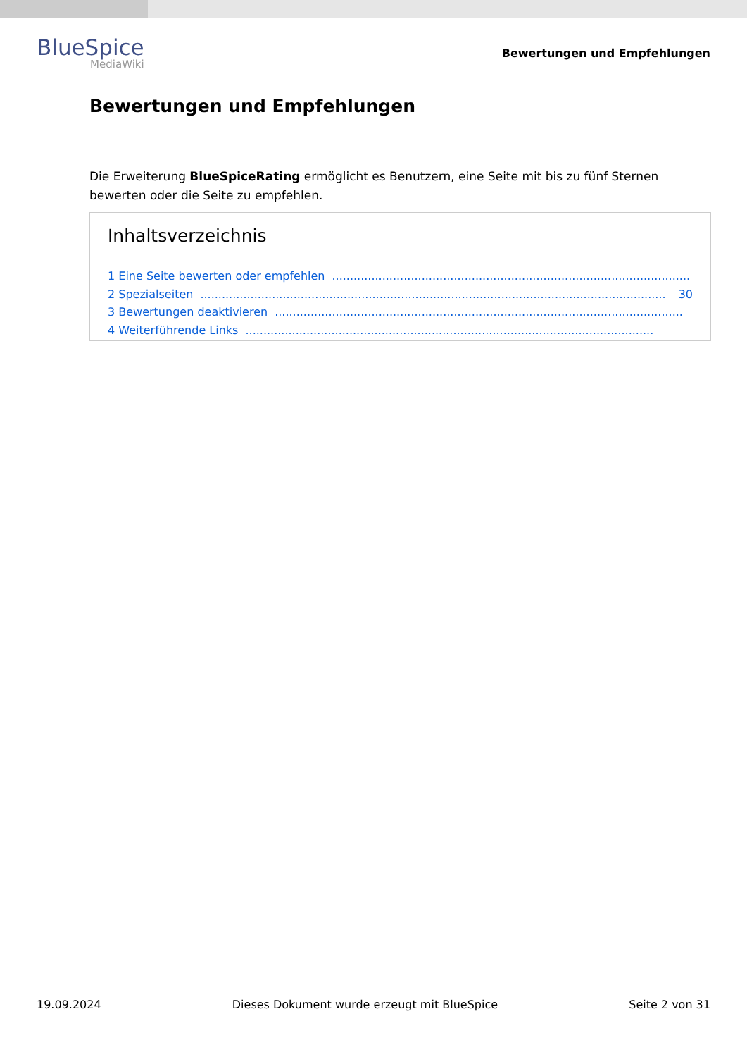BlueSpice
MediaWiki
Bewertungen und Empfehlungen
Bewertungen und Empfehlungen
Die Erweiterung BlueSpiceRating ermöglicht es Benutzern, eine Seite mit bis zu fünf Sternen bewerten oder die Seite zu empfehlen.
Inhaltsverzeichnis
1 Eine Seite bewerten oder empfehlen..................................................................................................................
2 Spezialseiten.................................................................................................................................. 30
3 Bewertungen deaktivieren..................................................................................................................
4 Weiterführende Links..................................................................................................................
19.09.2024 Dieses Dokument wurde erzeugt mit BlueSpice Seite 2 von 31